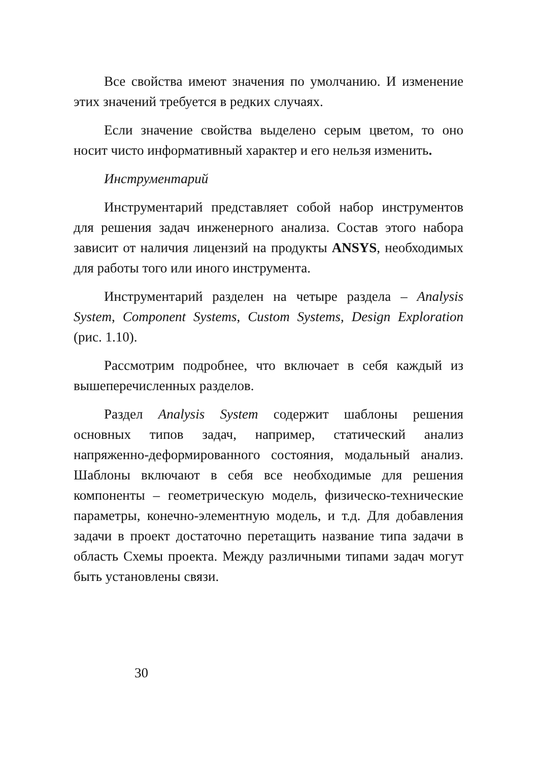Все свойства имеют значения по умолчанию. И изменение этих значений требуется в редких случаях.
Если значение свойства выделено серым цветом, то оно носит чисто информативный характер и его нельзя изменить.
Инструментарий
Инструментарий представляет собой набор инструментов для решения задач инженерного анализа. Состав этого набора зависит от наличия лицензий на продукты ANSYS, необходимых для работы того или иного инструмента.
Инструментарий разделен на четыре раздела – Analysis System, Component Systems, Custom Systems, Design Exploration (рис. 1.10).
Рассмотрим подробнее, что включает в себя каждый из вышеперечисленных разделов.
Раздел Analysis System содержит шаблоны решения основных типов задач, например, статический анализ напряженно-деформированного состояния, модальный анализ. Шаблоны включают в себя все необходимые для решения компоненты – геометрическую модель, физическо-технические параметры, конечно-элементную модель, и т.д. Для добавления задачи в проект достаточно перетащить название типа задачи в область Схемы проекта. Между различными типами задач могут быть установлены связи.
30